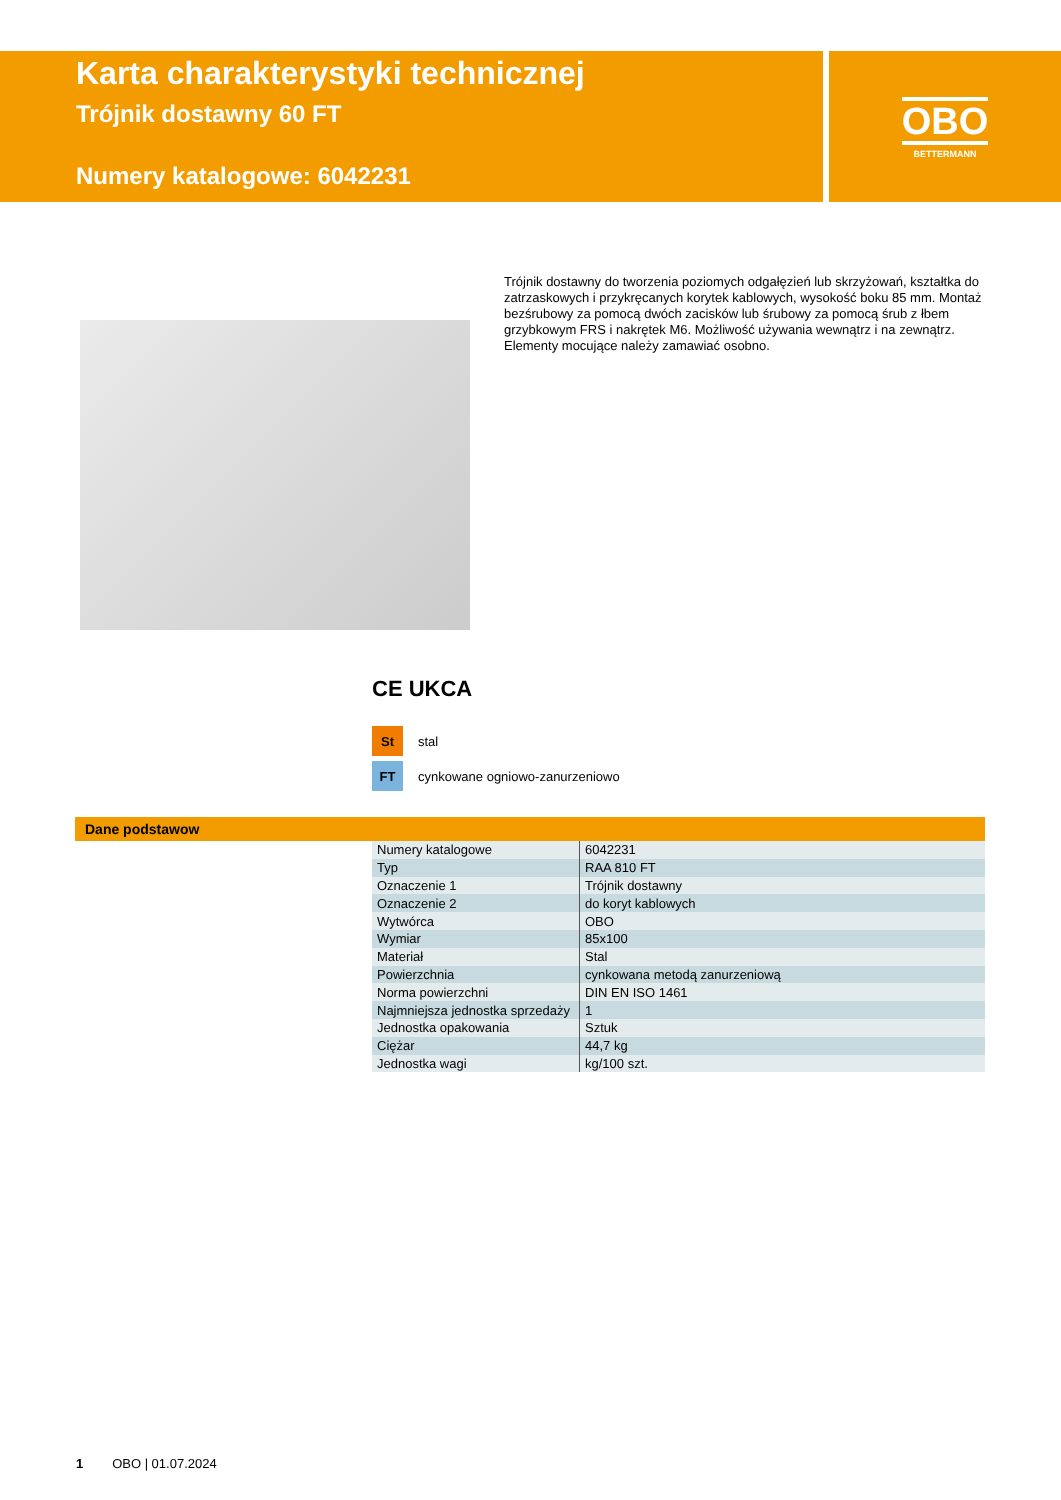Karta charakterystyki technicznej
Trójnik dostawny 60 FT
Numery katalogowe: 6042231
OBO
BETTERMANN
Trójnik dostawny do tworzenia poziomych odgałęzień lub skrzyżowań, kształtka do zatrzaskowych i przykręcanych korytek kablowych, wysokość boku 85 mm. Montaż bezśrubowy za pomocą dwóch zacisków lub śrubowy za pomocą śrub z łbem grzybkowym FRS i nakrętek M6. Możliwość używania wewnątrz i na zewnątrz. Elementy mocujące należy zamawiać osobno.
CE UKCA
St stal
FT cynkowane ogniowo-zanurzeniowo
Dane podstawow
| Numery katalogowe | 6042231 |
| Typ | RAA 810 FT |
| Oznaczenie 1 | Trójnik dostawny |
| Oznaczenie 2 | do koryt kablowych |
| Wytwórca | OBO |
| Wymiar | 85x100 |
| Materiał | Stal |
| Powierzchnia | cynkowana metodą zanurzeniową |
| Norma powierzchni | DIN EN ISO 1461 |
| Najmniejsza jednostka sprzedaży | 1 |
| Jednostka opakowania | Sztuk |
| Ciężar | 44,7 kg |
| Jednostka wagi | kg/100 szt. |
1 OBO | 01.07.2024